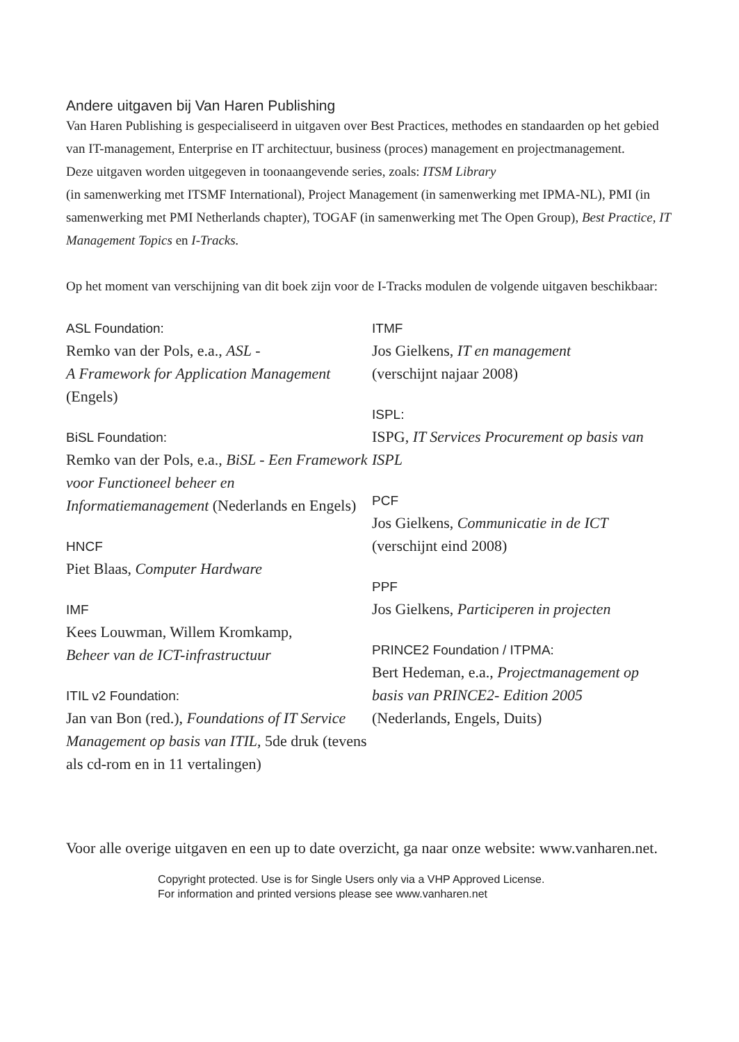Andere uitgaven bij Van Haren Publishing
Van Haren Publishing is gespecialiseerd in uitgaven over Best Practices, methodes en standaarden op het gebied van IT-management, Enterprise en IT architectuur, business (proces) management en projectmanagement.
Deze uitgaven worden uitgegeven in toonaangevende series, zoals: ITSM Library
(in samenwerking met ITSMF International), Project Management (in samenwerking met IPMA-NL), PMI (in samenwerking met PMI Netherlands chapter), TOGAF (in samenwerking met The Open Group), Best Practice, IT Management Topics en I-Tracks.
Op het moment van verschijning van dit boek zijn voor de I-Tracks modulen de volgende uitgaven beschikbaar:
ASL Foundation:
Remko van der Pols, e.a., ASL -
A Framework for Application Management
(Engels)
BiSL Foundation:
Remko van der Pols, e.a., BiSL - Een Framework voor Functioneel beheer en Informatiemanagement (Nederlands en Engels)
HNCF
Piet Blaas, Computer Hardware
IMF
Kees Louwman, Willem Kromkamp,
Beheer van de ICT-infrastructuur
ITIL v2 Foundation:
Jan van Bon (red.), Foundations of IT Service Management op basis van ITIL, 5de druk (tevens als cd-rom en in 11 vertalingen)
ITMF
Jos Gielkens, IT en management
(verschijnt najaar 2008)
ISPL:
ISPG, IT Services Procurement op basis van ISPL
PCF
Jos Gielkens, Communicatie in de ICT
(verschijnt eind 2008)
PPF
Jos Gielkens, Participeren in projecten
PRINCE2 Foundation / ITPMA:
Bert Hedeman, e.a., Projectmanagement op basis van PRINCE2- Edition 2005
(Nederlands, Engels, Duits)
Voor alle overige uitgaven en een up to date overzicht, ga naar onze website: www.vanharen.net.
Copyright protected. Use is for Single Users only via a VHP Approved License.
For information and printed versions please see www.vanharen.net